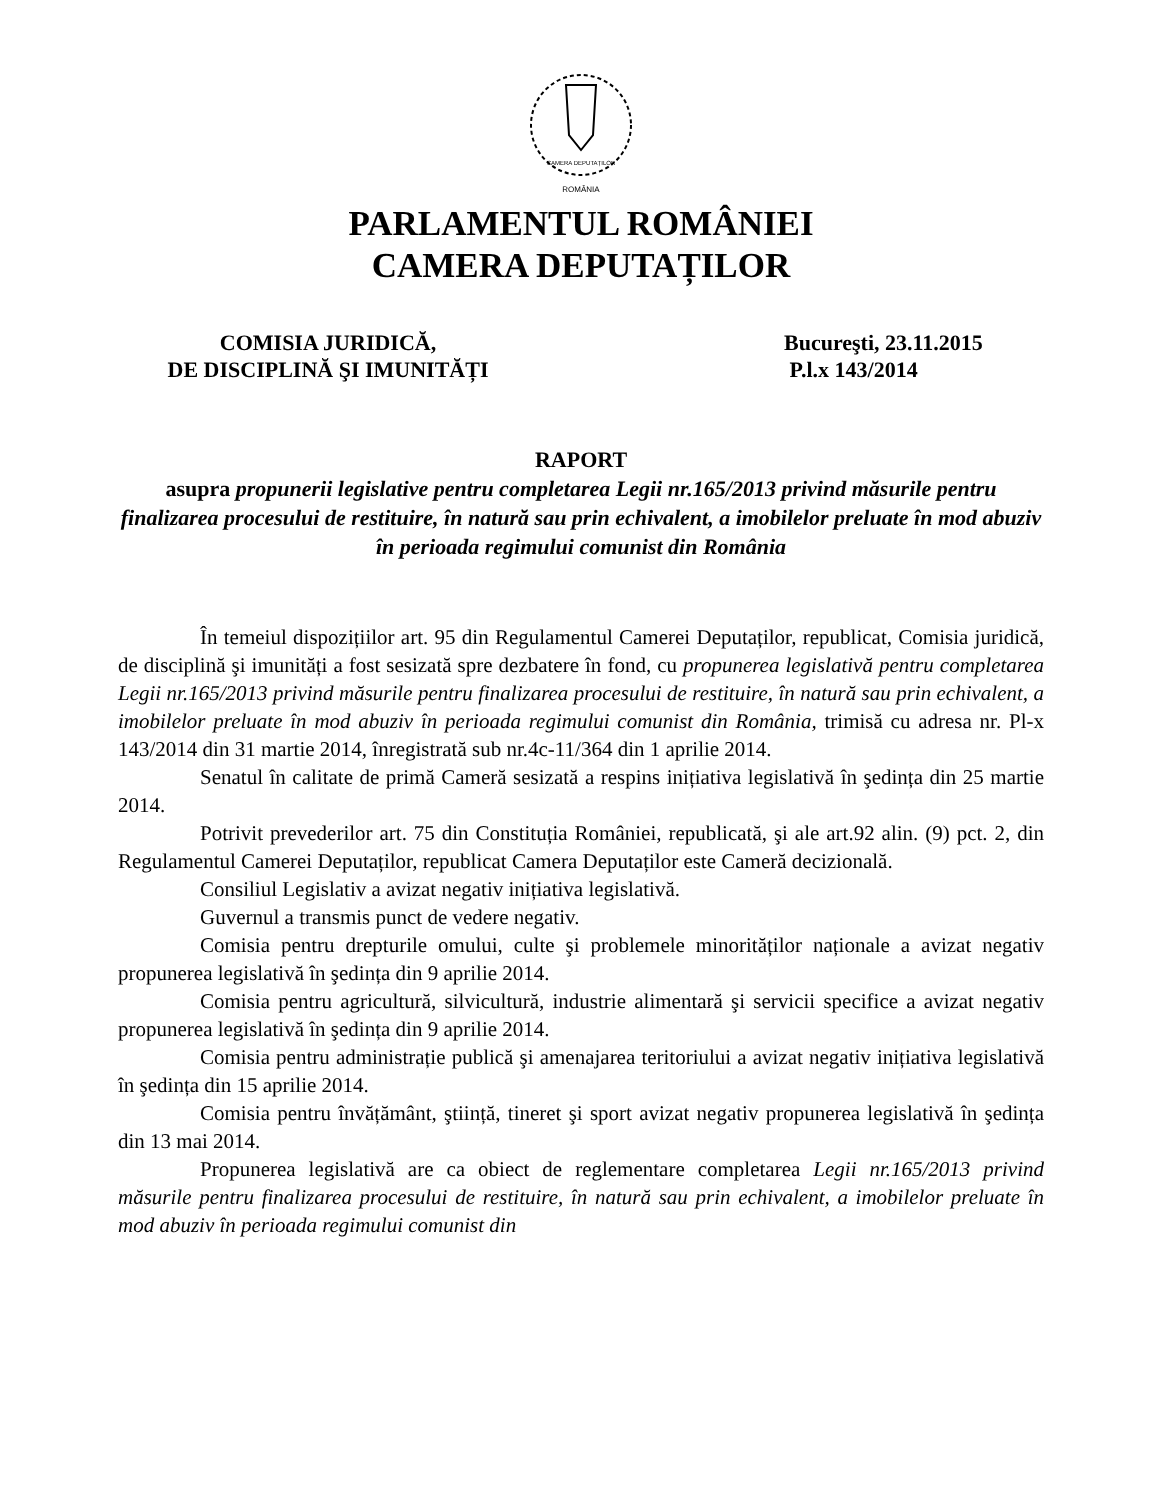CAMERA DEPUTAȚILOR
ROMÂNIA
PARLAMENTUL ROMÂNIEI
CAMERA DEPUTAȚILOR
COMISIA JURIDICĂ,
DE DISCIPLINĂ ŞI IMUNITĂȚI
Bucureşti, 23.11.2015
P.l.x 143/2014
RAPORT
asupra propunerii legislative pentru completarea Legii nr.165/2013 privind măsurile pentru finalizarea procesului de restituire, în natură sau prin echivalent, a imobilelor preluate în mod abuziv în perioada regimului comunist din România
În temeiul dispozițiilor art. 95 din Regulamentul Camerei Deputaților, republicat, Comisia juridică, de disciplină şi imunități a fost sesizată spre dezbatere în fond, cu propunerea legislativă pentru completarea Legii nr.165/2013 privind măsurile pentru finalizarea procesului de restituire, în natură sau prin echivalent, a imobilelor preluate în mod abuziv în perioada regimului comunist din România, trimisă cu adresa nr. Pl-x 143/2014 din 31 martie 2014, înregistrată sub nr.4c-11/364 din 1 aprilie 2014.
Senatul în calitate de primă Cameră sesizată a respins inițiativa legislativă în şedința din 25 martie 2014.
Potrivit prevederilor art. 75 din Constituția României, republicată, şi ale art.92 alin. (9) pct. 2, din Regulamentul Camerei Deputaților, republicat Camera Deputaților este Cameră decizională.
Consiliul Legislativ a avizat negativ inițiativa legislativă.
Guvernul a transmis punct de vedere negativ.
Comisia pentru drepturile omului, culte şi problemele minorităților naționale a avizat negativ propunerea legislativă în şedința din 9 aprilie 2014.
Comisia pentru agricultură, silvicultură, industrie alimentară şi servicii specifice a avizat negativ propunerea legislativă în şedința din 9 aprilie 2014.
Comisia pentru administrație publică şi amenajarea teritoriului a avizat negativ inițiativa legislativă în şedința din 15 aprilie 2014.
Comisia pentru învățământ, ştiință, tineret şi sport avizat negativ propunerea legislativă în şedința din 13 mai 2014.
Propunerea legislativă are ca obiect de reglementare completarea Legii nr.165/2013 privind măsurile pentru finalizarea procesului de restituire, în natură sau prin echivalent, a imobilelor preluate în mod abuziv în perioada regimului comunist din